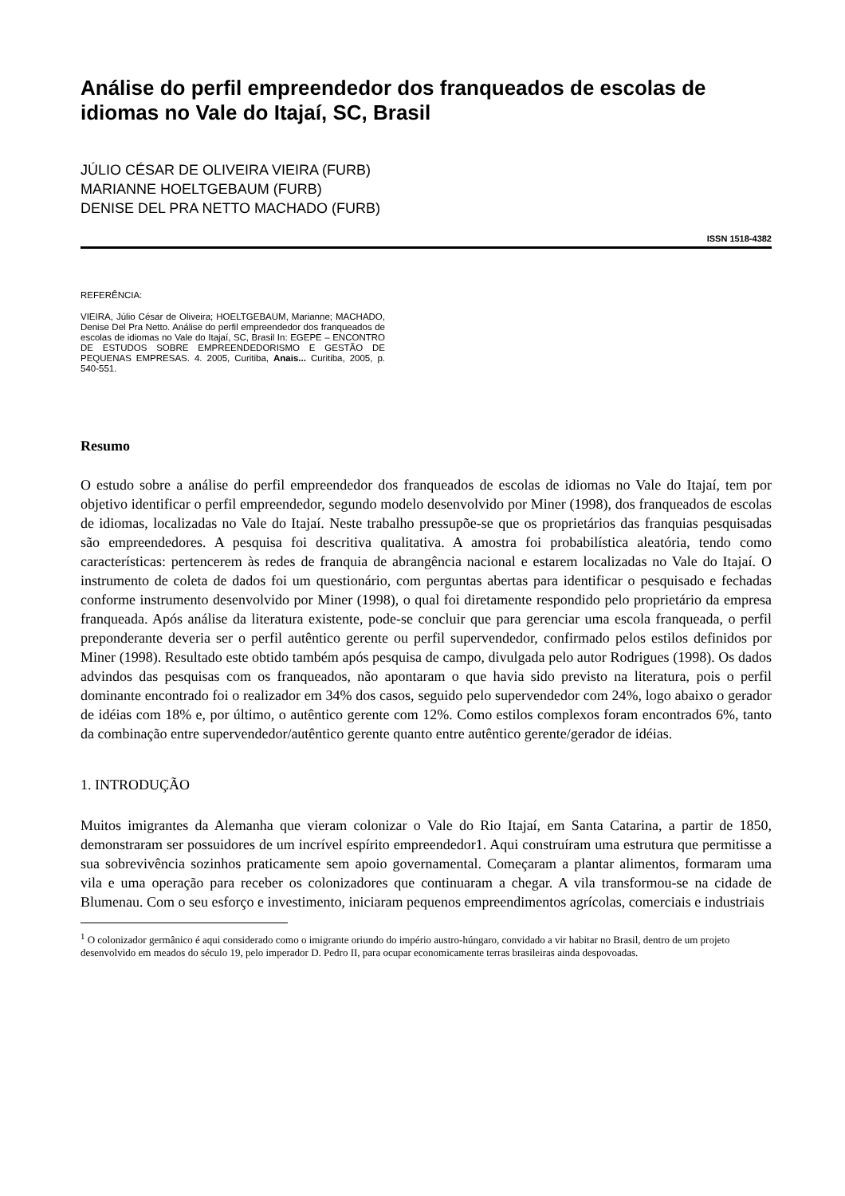Análise do perfil empreendedor dos franqueados de escolas de idiomas no Vale do Itajaí, SC, Brasil
JÚLIO CÉSAR DE OLIVEIRA VIEIRA (FURB)
MARIANNE HOELTGEBAUM (FURB)
DENISE DEL PRA NETTO MACHADO (FURB)
ISSN 1518-4382
REFERÊNCIA:
VIEIRA, Júlio César de Oliveira; HOELTGEBAUM, Marianne; MACHADO, Denise Del Pra Netto. Análise do perfil empreendedor dos franqueados de escolas de idiomas no Vale do Itajaí, SC, Brasil In: EGEPE – ENCONTRO DE ESTUDOS SOBRE EMPREENDEDORISMO E GESTÃO DE PEQUENAS EMPRESAS. 4. 2005, Curitiba, Anais... Curitiba, 2005, p. 540-551.
Resumo
O estudo sobre a análise do perfil empreendedor dos franqueados de escolas de idiomas no Vale do Itajaí, tem por objetivo identificar o perfil empreendedor, segundo modelo desenvolvido por Miner (1998), dos franqueados de escolas de idiomas, localizadas no Vale do Itajaí. Neste trabalho pressupõe-se que os proprietários das franquias pesquisadas são empreendedores. A pesquisa foi descritiva qualitativa. A amostra foi probabilística aleatória, tendo como características: pertencerem às redes de franquia de abrangência nacional e estarem localizadas no Vale do Itajaí. O instrumento de coleta de dados foi um questionário, com perguntas abertas para identificar o pesquisado e fechadas conforme instrumento desenvolvido por Miner (1998), o qual foi diretamente respondido pelo proprietário da empresa franqueada. Após análise da literatura existente, pode-se concluir que para gerenciar uma escola franqueada, o perfil preponderante deveria ser o perfil autêntico gerente ou perfil supervendedor, confirmado pelos estilos definidos por Miner (1998). Resultado este obtido também após pesquisa de campo, divulgada pelo autor Rodrigues (1998). Os dados advindos das pesquisas com os franqueados, não apontaram o que havia sido previsto na literatura, pois o perfil dominante encontrado foi o realizador em 34% dos casos, seguido pelo supervendedor com 24%, logo abaixo o gerador de idéias com 18% e, por último, o autêntico gerente com 12%. Como estilos complexos foram encontrados 6%, tanto da combinação entre supervendedor/autêntico gerente quanto entre autêntico gerente/gerador de idéias.
1. INTRODUÇÃO
Muitos imigrantes da Alemanha que vieram colonizar o Vale do Rio Itajaí, em Santa Catarina, a partir de 1850, demonstraram ser possuidores de um incrível espírito empreendedor1. Aqui construíram uma estrutura que permitisse a sua sobrevivência sozinhos praticamente sem apoio governamental. Começaram a plantar alimentos, formaram uma vila e uma operação para receber os colonizadores que continuaram a chegar. A vila transformou-se na cidade de Blumenau. Com o seu esforço e investimento, iniciaram pequenos empreendimentos agrícolas, comerciais e industriais
<sup>1</sup> O colonizador germânico é aqui considerado como o imigrante oriundo do império austro-húngaro, convidado a vir habitar no Brasil, dentro de um projeto desenvolvido em meados do século 19, pelo imperador D. Pedro II, para ocupar economicamente terras brasileiras ainda despovoadas.